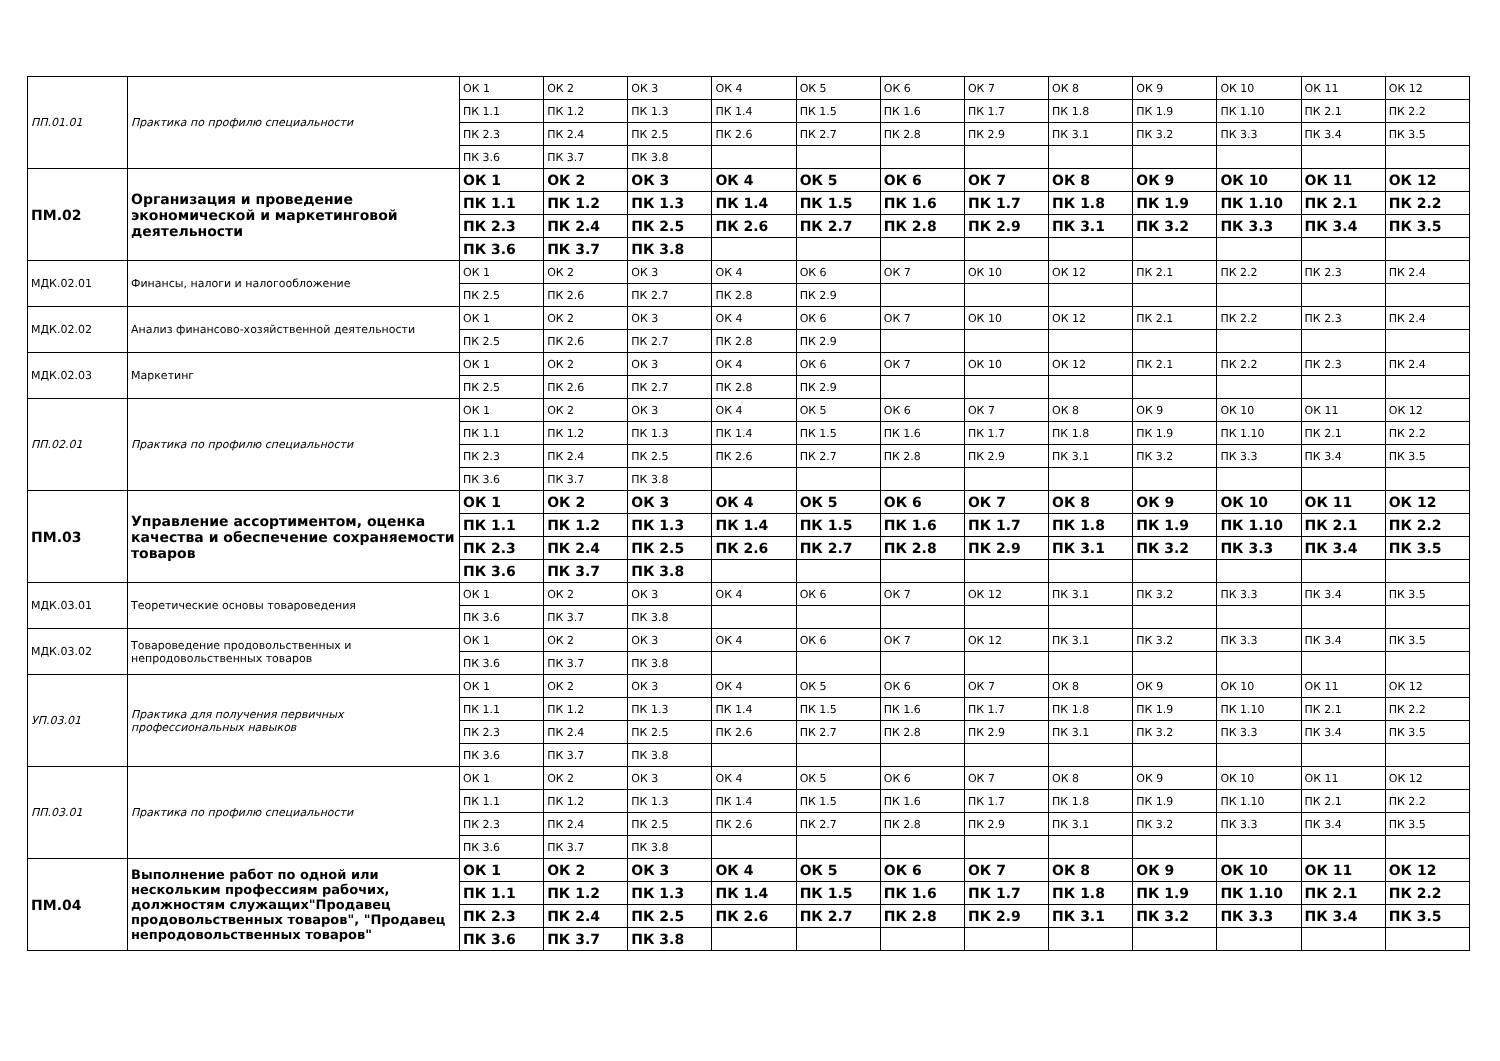| ПП.01.01 | Практика по профилю специальности | ОК 1 | ОК 2 | ОК 3 | ОК 4 | ОК 5 | ОК 6 | ОК 7 | ОК 8 | ОК 9 | ОК 10 | ОК 11 | ОК 12 |
| | | ПК 1.1 | ПК 1.2 | ПК 1.3 | ПК 1.4 | ПК 1.5 | ПК 1.6 | ПК 1.7 | ПК 1.8 | ПК 1.9 | ПК 1.10 | ПК 2.1 | ПК 2.2 |
| | | ПК 2.3 | ПК 2.4 | ПК 2.5 | ПК 2.6 | ПК 2.7 | ПК 2.8 | ПК 2.9 | ПК 3.1 | ПК 3.2 | ПК 3.3 | ПК 3.4 | ПК 3.5 |
| | | ПК 3.6 | ПК 3.7 | ПК 3.8 | | | | | | | | | |
| ПМ.02 | Организация и проведение экономической и маркетинговой деятельности | ОК 1 | ОК 2 | ОК 3 | ОК 4 | ОК 5 | ОК 6 | ОК 7 | ОК 8 | ОК 9 | ОК 10 | ОК 11 | ОК 12 |
| | | ПК 1.1 | ПК 1.2 | ПК 1.3 | ПК 1.4 | ПК 1.5 | ПК 1.6 | ПК 1.7 | ПК 1.8 | ПК 1.9 | ПК 1.10 | ПК 2.1 | ПК 2.2 |
| | | ПК 2.3 | ПК 2.4 | ПК 2.5 | ПК 2.6 | ПК 2.7 | ПК 2.8 | ПК 2.9 | ПК 3.1 | ПК 3.2 | ПК 3.3 | ПК 3.4 | ПК 3.5 |
| | | ПК 3.6 | ПК 3.7 | ПК 3.8 | | | | | | | | | |
| МДК.02.01 | Финансы, налоги и налогообложение | ОК 1 | ОК 2 | ОК 3 | ОК 4 | ОК 6 | ОК 7 | ОК 10 | ОК 12 | ПК 2.1 | ПК 2.2 | ПК 2.3 | ПК 2.4 |
| | | ПК 2.5 | ПК 2.6 | ПК 2.7 | ПК 2.8 | ПК 2.9 | | | | | | | |
| МДК.02.02 | Анализ финансово-хозяйственной деятельности | ОК 1 | ОК 2 | ОК 3 | ОК 4 | ОК 6 | ОК 7 | ОК 10 | ОК 12 | ПК 2.1 | ПК 2.2 | ПК 2.3 | ПК 2.4 |
| | | ПК 2.5 | ПК 2.6 | ПК 2.7 | ПК 2.8 | ПК 2.9 | | | | | | | |
| МДК.02.03 | Маркетинг | ОК 1 | ОК 2 | ОК 3 | ОК 4 | ОК 6 | ОК 7 | ОК 10 | ОК 12 | ПК 2.1 | ПК 2.2 | ПК 2.3 | ПК 2.4 |
| | | ПК 2.5 | ПК 2.6 | ПК 2.7 | ПК 2.8 | ПК 2.9 | | | | | | | |
| ПП.02.01 | Практика по профилю специальности | ОК 1 | ОК 2 | ОК 3 | ОК 4 | ОК 5 | ОК 6 | ОК 7 | ОК 8 | ОК 9 | ОК 10 | ОК 11 | ОК 12 |
| | | ПК 1.1 | ПК 1.2 | ПК 1.3 | ПК 1.4 | ПК 1.5 | ПК 1.6 | ПК 1.7 | ПК 1.8 | ПК 1.9 | ПК 1.10 | ПК 2.1 | ПК 2.2 |
| | | ПК 2.3 | ПК 2.4 | ПК 2.5 | ПК 2.6 | ПК 2.7 | ПК 2.8 | ПК 2.9 | ПК 3.1 | ПК 3.2 | ПК 3.3 | ПК 3.4 | ПК 3.5 |
| | | ПК 3.6 | ПК 3.7 | ПК 3.8 | | | | | | | | | |
| ПМ.03 | Управление ассортиментом, оценка качества и обеспечение сохраняемости товаров | ОК 1 | ОК 2 | ОК 3 | ОК 4 | ОК 5 | ОК 6 | ОК 7 | ОК 8 | ОК 9 | ОК 10 | ОК 11 | ОК 12 |
| | | ПК 1.1 | ПК 1.2 | ПК 1.3 | ПК 1.4 | ПК 1.5 | ПК 1.6 | ПК 1.7 | ПК 1.8 | ПК 1.9 | ПК 1.10 | ПК 2.1 | ПК 2.2 |
| | | ПК 2.3 | ПК 2.4 | ПК 2.5 | ПК 2.6 | ПК 2.7 | ПК 2.8 | ПК 2.9 | ПК 3.1 | ПК 3.2 | ПК 3.3 | ПК 3.4 | ПК 3.5 |
| | | ПК 3.6 | ПК 3.7 | ПК 3.8 | | | | | | | | | |
| МДК.03.01 | Теоретические основы товароведения | ОК 1 | ОК 2 | ОК 3 | ОК 4 | ОК 6 | ОК 7 | ОК 12 | ПК 3.1 | ПК 3.2 | ПК 3.3 | ПК 3.4 | ПК 3.5 |
| | | ПК 3.6 | ПК 3.7 | ПК 3.8 | | | | | | | | | |
| МДК.03.02 | Товароведение продовольственных и непродовольственных товаров | ОК 1 | ОК 2 | ОК 3 | ОК 4 | ОК 6 | ОК 7 | ОК 12 | ПК 3.1 | ПК 3.2 | ПК 3.3 | ПК 3.4 | ПК 3.5 |
| | | ПК 3.6 | ПК 3.7 | ПК 3.8 | | | | | | | | | |
| УП.03.01 | Практика для получения первичных профессиональных навыков | ОК 1 | ОК 2 | ОК 3 | ОК 4 | ОК 5 | ОК 6 | ОК 7 | ОК 8 | ОК 9 | ОК 10 | ОК 11 | ОК 12 |
| | | ПК 1.1 | ПК 1.2 | ПК 1.3 | ПК 1.4 | ПК 1.5 | ПК 1.6 | ПК 1.7 | ПК 1.8 | ПК 1.9 | ПК 1.10 | ПК 2.1 | ПК 2.2 |
| | | ПК 2.3 | ПК 2.4 | ПК 2.5 | ПК 2.6 | ПК 2.7 | ПК 2.8 | ПК 2.9 | ПК 3.1 | ПК 3.2 | ПК 3.3 | ПК 3.4 | ПК 3.5 |
| | | ПК 3.6 | ПК 3.7 | ПК 3.8 | | | | | | | | | |
| ПП.03.01 | Практика по профилю специальности | ОК 1 | ОК 2 | ОК 3 | ОК 4 | ОК 5 | ОК 6 | ОК 7 | ОК 8 | ОК 9 | ОК 10 | ОК 11 | ОК 12 |
| | | ПК 1.1 | ПК 1.2 | ПК 1.3 | ПК 1.4 | ПК 1.5 | ПК 1.6 | ПК 1.7 | ПК 1.8 | ПК 1.9 | ПК 1.10 | ПК 2.1 | ПК 2.2 |
| | | ПК 2.3 | ПК 2.4 | ПК 2.5 | ПК 2.6 | ПК 2.7 | ПК 2.8 | ПК 2.9 | ПК 3.1 | ПК 3.2 | ПК 3.3 | ПК 3.4 | ПК 3.5 |
| | | ПК 3.6 | ПК 3.7 | ПК 3.8 | | | | | | | | | |
| ПМ.04 | Выполнение работ по одной или нескольким профессиям рабочих, должностям служащих"Продавец продовольственных товаров", "Продавец непродовольственных товаров" | ОК 1 | ОК 2 | ОК 3 | ОК 4 | ОК 5 | ОК 6 | ОК 7 | ОК 8 | ОК 9 | ОК 10 | ОК 11 | ОК 12 |
| | | ПК 1.1 | ПК 1.2 | ПК 1.3 | ПК 1.4 | ПК 1.5 | ПК 1.6 | ПК 1.7 | ПК 1.8 | ПК 1.9 | ПК 1.10 | ПК 2.1 | ПК 2.2 |
| | | ПК 2.3 | ПК 2.4 | ПК 2.5 | ПК 2.6 | ПК 2.7 | ПК 2.8 | ПК 2.9 | ПК 3.1 | ПК 3.2 | ПК 3.3 | ПК 3.4 | ПК 3.5 |
| | | ПК 3.6 | ПК 3.7 | ПК 3.8 | | | | | | | | | |